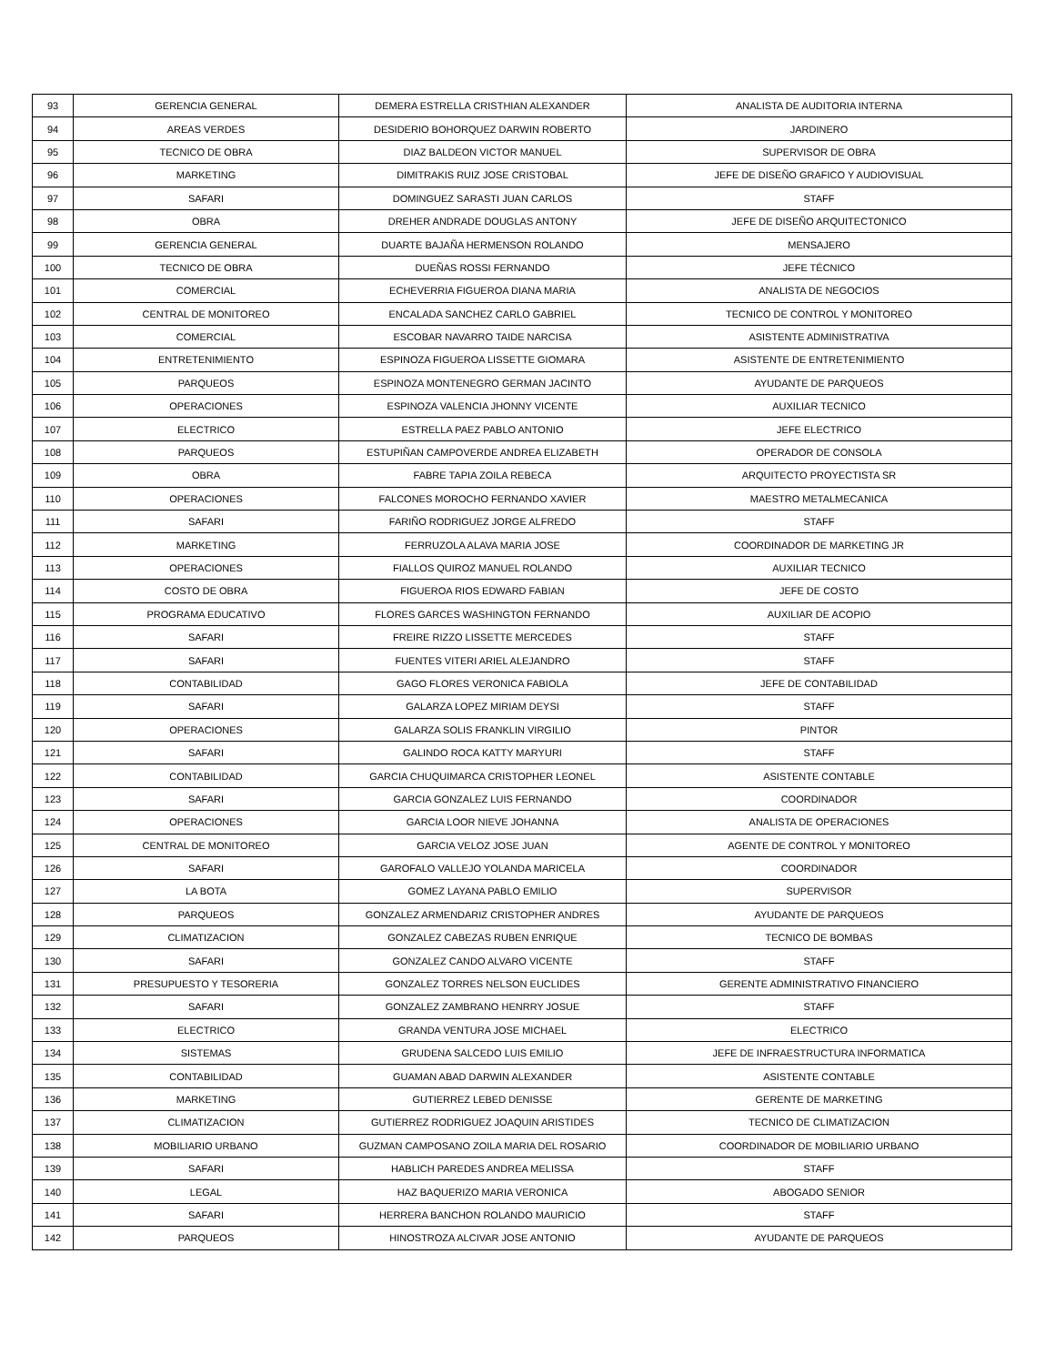| 93 | GERENCIA GENERAL | DEMERA ESTRELLA CRISTHIAN ALEXANDER | ANALISTA DE AUDITORIA INTERNA |
| 94 | AREAS VERDES | DESIDERIO BOHORQUEZ DARWIN ROBERTO | JARDINERO |
| 95 | TECNICO DE OBRA | DIAZ BALDEON VICTOR MANUEL | SUPERVISOR DE OBRA |
| 96 | MARKETING | DIMITRAKIS RUIZ JOSE CRISTOBAL | JEFE DE DISEÑO GRAFICO Y AUDIOVISUAL |
| 97 | SAFARI | DOMINGUEZ SARASTI JUAN CARLOS | STAFF |
| 98 | OBRA | DREHER ANDRADE DOUGLAS ANTONY | JEFE DE DISEÑO ARQUITECTONICO |
| 99 | GERENCIA GENERAL | DUARTE BAJAÑA HERMENSON ROLANDO | MENSAJERO |
| 100 | TECNICO DE OBRA | DUEÑAS ROSSI FERNANDO | JEFE TÉCNICO |
| 101 | COMERCIAL | ECHEVERRIA FIGUEROA DIANA MARIA | ANALISTA DE NEGOCIOS |
| 102 | CENTRAL DE MONITOREO | ENCALADA SANCHEZ CARLO GABRIEL | TECNICO DE CONTROL Y MONITOREO |
| 103 | COMERCIAL | ESCOBAR NAVARRO TAIDE NARCISA | ASISTENTE ADMINISTRATIVA |
| 104 | ENTRETENIMIENTO | ESPINOZA FIGUEROA LISSETTE GIOMARA | ASISTENTE DE ENTRETENIMIENTO |
| 105 | PARQUEOS | ESPINOZA MONTENEGRO GERMAN JACINTO | AYUDANTE DE PARQUEOS |
| 106 | OPERACIONES | ESPINOZA VALENCIA JHONNY VICENTE | AUXILIAR TECNICO |
| 107 | ELECTRICO | ESTRELLA PAEZ PABLO ANTONIO | JEFE ELECTRICO |
| 108 | PARQUEOS | ESTUPIÑAN CAMPOVERDE ANDREA ELIZABETH | OPERADOR DE CONSOLA |
| 109 | OBRA | FABRE TAPIA ZOILA REBECA | ARQUITECTO PROYECTISTA SR |
| 110 | OPERACIONES | FALCONES MOROCHO FERNANDO XAVIER | MAESTRO METALMECANICA |
| 111 | SAFARI | FARIÑO RODRIGUEZ JORGE ALFREDO | STAFF |
| 112 | MARKETING | FERRUZOLA ALAVA MARIA JOSE | COORDINADOR DE MARKETING JR |
| 113 | OPERACIONES | FIALLOS QUIROZ MANUEL ROLANDO | AUXILIAR TECNICO |
| 114 | COSTO DE OBRA | FIGUEROA RIOS EDWARD FABIAN | JEFE DE COSTO |
| 115 | PROGRAMA EDUCATIVO | FLORES GARCES WASHINGTON FERNANDO | AUXILIAR DE ACOPIO |
| 116 | SAFARI | FREIRE RIZZO LISSETTE MERCEDES | STAFF |
| 117 | SAFARI | FUENTES VITERI ARIEL ALEJANDRO | STAFF |
| 118 | CONTABILIDAD | GAGO FLORES VERONICA FABIOLA | JEFE DE CONTABILIDAD |
| 119 | SAFARI | GALARZA LOPEZ MIRIAM DEYSI | STAFF |
| 120 | OPERACIONES | GALARZA SOLIS FRANKLIN VIRGILIO | PINTOR |
| 121 | SAFARI | GALINDO ROCA KATTY MARYURI | STAFF |
| 122 | CONTABILIDAD | GARCIA CHUQUIMARCA CRISTOPHER LEONEL | ASISTENTE CONTABLE |
| 123 | SAFARI | GARCIA GONZALEZ LUIS FERNANDO | COORDINADOR |
| 124 | OPERACIONES | GARCIA LOOR NIEVE JOHANNA | ANALISTA DE OPERACIONES |
| 125 | CENTRAL DE MONITOREO | GARCIA VELOZ JOSE JUAN | AGENTE DE CONTROL Y MONITOREO |
| 126 | SAFARI | GAROFALO VALLEJO YOLANDA MARICELA | COORDINADOR |
| 127 | LA BOTA | GOMEZ LAYANA PABLO EMILIO | SUPERVISOR |
| 128 | PARQUEOS | GONZALEZ ARMENDARIZ CRISTOPHER ANDRES | AYUDANTE DE PARQUEOS |
| 129 | CLIMATIZACION | GONZALEZ CABEZAS RUBEN ENRIQUE | TECNICO DE BOMBAS |
| 130 | SAFARI | GONZALEZ CANDO ALVARO VICENTE | STAFF |
| 131 | PRESUPUESTO Y TESORERIA | GONZALEZ TORRES NELSON EUCLIDES | GERENTE ADMINISTRATIVO FINANCIERO |
| 132 | SAFARI | GONZALEZ ZAMBRANO HENRRY JOSUE | STAFF |
| 133 | ELECTRICO | GRANDA VENTURA JOSE MICHAEL | ELECTRICO |
| 134 | SISTEMAS | GRUDENA SALCEDO LUIS EMILIO | JEFE DE INFRAESTRUCTURA INFORMATICA |
| 135 | CONTABILIDAD | GUAMAN ABAD DARWIN ALEXANDER | ASISTENTE CONTABLE |
| 136 | MARKETING | GUTIERREZ LEBED DENISSE | GERENTE DE MARKETING |
| 137 | CLIMATIZACION | GUTIERREZ RODRIGUEZ JOAQUIN ARISTIDES | TECNICO DE CLIMATIZACION |
| 138 | MOBILIARIO URBANO | GUZMAN CAMPOSANO ZOILA MARIA DEL ROSARIO | COORDINADOR DE MOBILIARIO URBANO |
| 139 | SAFARI | HABLICH PAREDES ANDREA MELISSA | STAFF |
| 140 | LEGAL | HAZ BAQUERIZO MARIA VERONICA | ABOGADO SENIOR |
| 141 | SAFARI | HERRERA BANCHON ROLANDO MAURICIO | STAFF |
| 142 | PARQUEOS | HINOSTROZA ALCIVAR JOSE ANTONIO | AYUDANTE DE PARQUEOS |